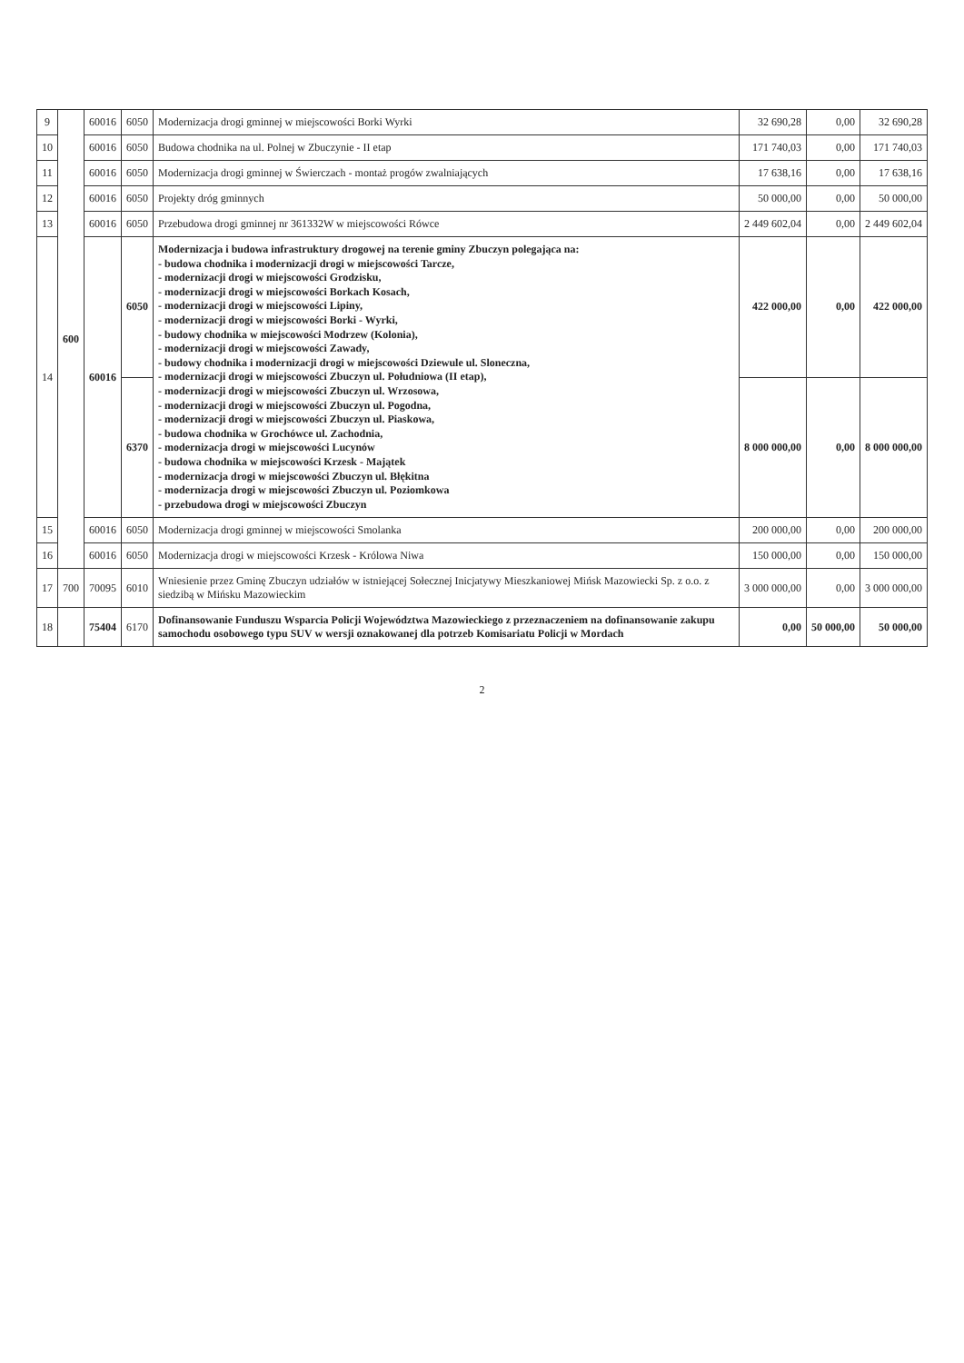| 9 | 600 | 60016 | 6050 | Modernizacja drogi gminnej w miejscowości Borki Wyrki | 32 690,28 | 0,00 | 32 690,28 |
| 10 | | 60016 | 6050 | Budowa chodnika na ul. Polnej w Zbuczynie - II etap | 171 740,03 | 0,00 | 171 740,03 |
| 11 | | 60016 | 6050 | Modernizacja drogi gminnej w Świerczach - montaż progów zwalniających | 17 638,16 | 0,00 | 17 638,16 |
| 12 | | 60016 | 6050 | Projekty dróg gminnych | 50 000,00 | 0,00 | 50 000,00 |
| 13 | | 60016 | 6050 | Przebudowa drogi gminnej nr 361332W w miejscowości Rówce | 2 449 602,04 | 0,00 | 2 449 602,04 |
| 14 | | 60016 | 6050 | Modernizacja i budowa infrastruktury drogowej na terenie gminy Zbuczyn polegająca na: - budowa chodnika i modernizacji drogi w miejscowości Tarcze, - modernizacji drogi w miejscowości Grodzisku, - modernizacji drogi w miejscowości Borkach Kosach, - modernizacji drogi w miejscowości Lipiny, - modernizacji drogi w miejscowości Borki - Wyrki, - budowy chodnika w miejscowości Modrzew (Kolonia), - modernizacji drogi w miejscowości Zawady, - budowy chodnika i modernizacji drogi w miejscowości Dziewule ul. Sloneczna, - modernizacji drogi w miejscowości Zbuczyn ul. Południowa (II etap), - modernizacji drogi w miejscowości Zbuczyn ul. Wrzosowa, - modernizacji drogi w miejscowości Zbuczyn ul. Pogodna, - modernizacji drogi w miejscowości Zbuczyn ul. Piaskowa, - budowa chodnika w Grochówce ul. Zachodnia, - modernizacja drogi w miejscowości Lucynów - budowa chodnika w miejscowości Krzesk - Majątek - modernizacja drogi w miejscowości Zbuczyn ul. Błękitna - modernizacja drogi w miejscowości Zbuczyn ul. Poziomkowa - przebudowa drogi w miejscowości Zbuczyn | 422 000,00 | 0,00 | 422 000,00 |
| | | | 6370 | | 8 000 000,00 | 0,00 | 8 000 000,00 |
| 15 | | 60016 | 6050 | Modernizacja drogi gminnej w miejscowości Smolanka | 200 000,00 | 0,00 | 200 000,00 |
| 16 | | 60016 | 6050 | Modernizacja drogi w miejscowości Krzesk - Królowa Niwa | 150 000,00 | 0,00 | 150 000,00 |
| 17 | 700 | 70095 | 6010 | Wniesienie przez Gminę Zbuczyn udziałów w istniejącej Sołecznej Inicjatywy Mieszkaniowej Mińsk Mazowiecki Sp. z o.o. z siedzibą w Mińsku Mazowieckim | 3 000 000,00 | 0,00 | 3 000 000,00 |
| 18 | | 75404 | 6170 | Dofinansowanie Funduszu Wsparcia Policji Województwa Mazowieckiego z przeznaczeniem na dofinansowanie zakupu samochodu osobowego typu SUV w wersji oznakowanej dla potrzeb Komisariatu Policji w Mordach | 0,00 | 50 000,00 | 50 000,00 |
2